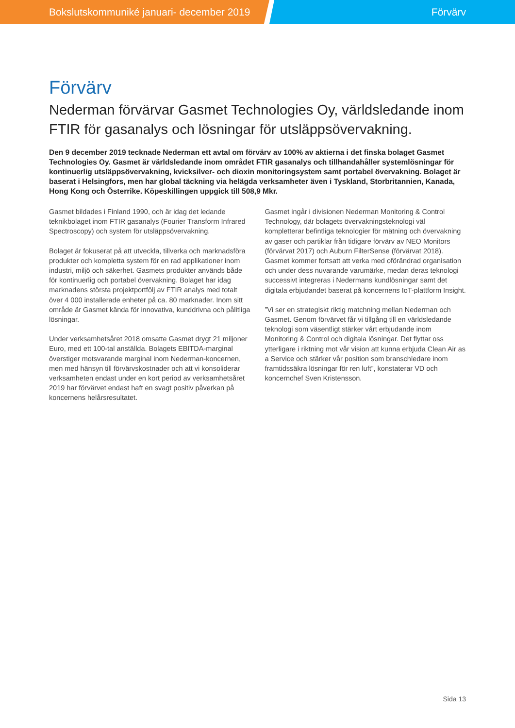Bokslutskommuniké januari- december 2019 Förvärv
Förvärv
Nederman förvärvar Gasmet Technologies Oy, världsledande inom FTIR för gasanalys och lösningar för utsläppsövervakning.
Den 9 december 2019 tecknade Nederman ett avtal om förvärv av 100% av aktierna i det finska bolaget Gasmet Technologies Oy. Gasmet är världsledande inom området FTIR gasanalys och tillhandahåller systemlösningar för kontinuerlig utsläppsövervakning, kvicksilver- och dioxin monitoringsystem samt portabel övervakning. Bolaget är baserat i Helsingfors, men har global täckning via helägda verksamheter även i Tyskland, Storbritannien, Kanada, Hong Kong och Österrike. Köpeskillingen uppgick till 508,9 Mkr.
Gasmet bildades i Finland 1990, och är idag det ledande teknikbolaget inom FTIR gasanalys (Fourier Transform Infrared Spectroscopy) och system för utsläppsövervakning.
Bolaget är fokuserat på att utveckla, tillverka och marknadsföra produkter och kompletta system för en rad applikationer inom industri, miljö och säkerhet. Gasmets produkter används både för kontinuerlig och portabel övervakning. Bolaget har idag marknadens största projektportfölj av FTIR analys med totalt över 4 000 installerade enheter på ca. 80 marknader. Inom sitt område är Gasmet kända för innovativa, kunddrivna och pålitliga lösningar.
Under verksamhetsåret 2018 omsatte Gasmet drygt 21 miljoner Euro, med ett 100-tal anställda. Bolagets EBITDA-marginal överstiger motsvarande marginal inom Nederman-koncernen, men med hänsyn till förvärvskostnader och att vi konsoliderar verksamheten endast under en kort period av verksamhetsåret 2019 har förvärvet endast haft en svagt positiv påverkan på koncernens helårsresultatet.
Gasmet ingår i divisionen Nederman Monitoring & Control Technology, där bolagets övervakningsteknologi väl kompletterar befintliga teknologier för mätning och övervakning av gaser och partiklar från tidigare förvärv av NEO Monitors (förvärvat 2017) och Auburn FilterSense (förvärvat 2018). Gasmet kommer fortsatt att verka med oförändrad organisation och under dess nuvarande varumärke, medan deras teknologi successivt integreras i Nedermans kundlösningar samt det digitala erbjudandet baserat på koncernens IoT-plattform Insight.
”Vi ser en strategiskt riktig matchning mellan Nederman och Gasmet. Genom förvärvet får vi tillgång till en världsledande teknologi som väsentligt stärker vårt erbjudande inom Monitoring & Control och digitala lösningar. Det flyttar oss ytterligare i riktning mot vår vision att kunna erbjuda Clean Air as a Service och stärker vår position som branschledare inom framtidssäkra lösningar för ren luft”, konstaterar VD och koncernchef Sven Kristensson.
Sida 13